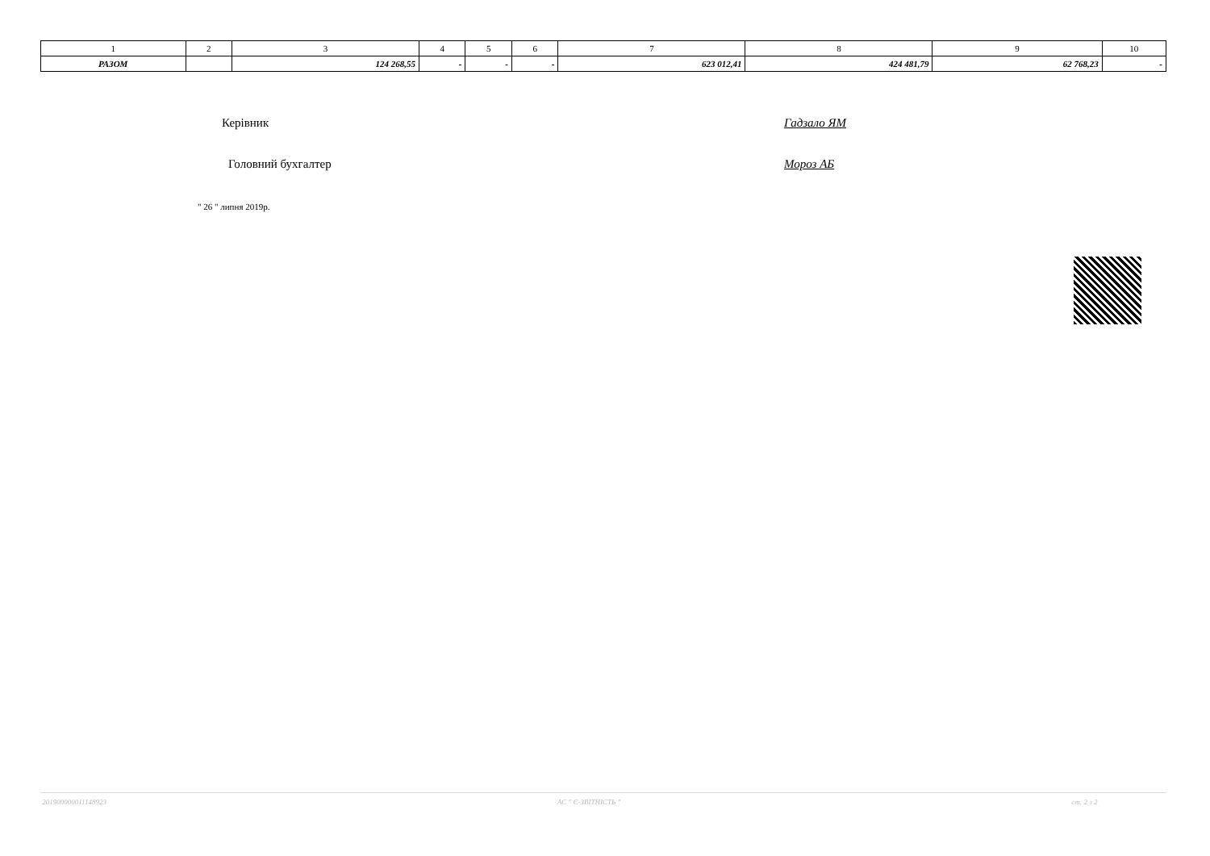| 1 | 2 | 3 | 4 | 5 | 6 | 7 | 8 | 9 | 10 |
| РАЗОМ | | 124 268,55 | - | - | - | 623 012,41 | 424 481,79 | 62 768,23 | - |
Керівник Гадзало ЯМ
Головний бухгалтер Мороз АБ
" 26 " липня 2019р.
201900000011148923 АС " Є-ЗВІТНІСТЬ " ст. 2 з 2